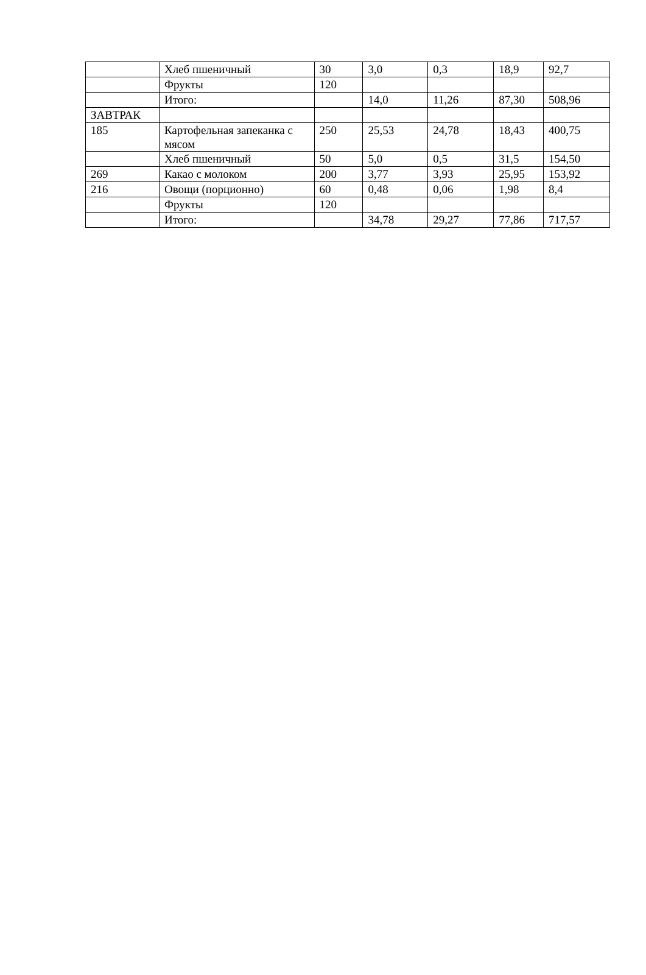| | Хлеб пшеничный | 30 | 3,0 | 0,3 | 18,9 | 92,7 |
| | Фрукты | 120 | | | | |
| | Итого: | | 14,0 | 11,26 | 87,30 | 508,96 |
| ЗАВТРАК | | | | | | |
| 185 | Картофельная запеканка с мясом | 250 | 25,53 | 24,78 | 18,43 | 400,75 |
| | Хлеб пшеничный | 50 | 5,0 | 0,5 | 31,5 | 154,50 |
| 269 | Какао с молоком | 200 | 3,77 | 3,93 | 25,95 | 153,92 |
| 216 | Овощи (порционно) | 60 | 0,48 | 0,06 | 1,98 | 8,4 |
| | Фрукты | 120 | | | | |
| | Итого: | | 34,78 | 29,27 | 77,86 | 717,57 |